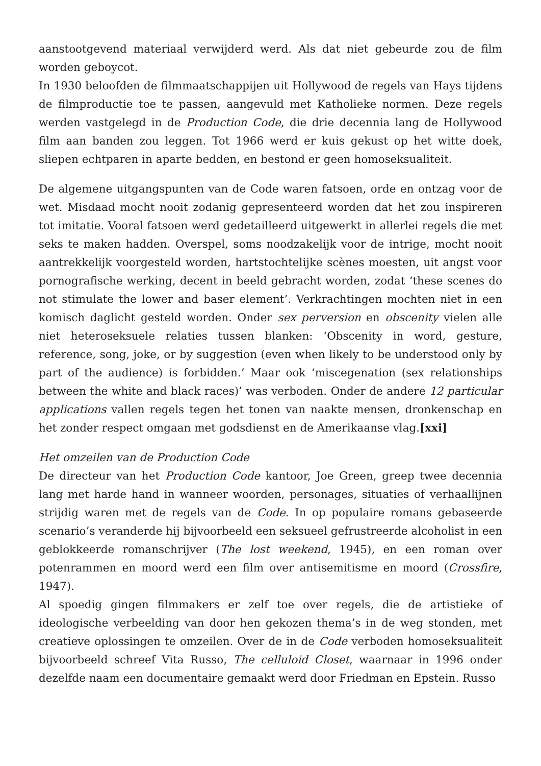aanstootgevend materiaal verwijderd werd. Als dat niet gebeurde zou de film worden geboycot.
In 1930 beloofden de filmmaatschappijen uit Hollywood de regels van Hays tijdens de filmproductie toe te passen, aangevuld met Katholieke normen. Deze regels werden vastgelegd in de Production Code, die drie decennia lang de Hollywood film aan banden zou leggen. Tot 1966 werd er kuis gekust op het witte doek, sliepen echtparen in aparte bedden, en bestond er geen homoseksualiteit.
De algemene uitgangspunten van de Code waren fatsoen, orde en ontzag voor de wet. Misdaad mocht nooit zodanig gepresenteerd worden dat het zou inspireren tot imitatie. Vooral fatsoen werd gedetailleerd uitgewerkt in allerlei regels die met seks te maken hadden. Overspel, soms noodzakelijk voor de intrige, mocht nooit aantrekkelijk voorgesteld worden, hartstochtelijke scènes moesten, uit angst voor pornografische werking, decent in beeld gebracht worden, zodat ‘these scenes do not stimulate the lower and baser element’. Verkrachtingen mochten niet in een komisch daglicht gesteld worden. Onder sex perversion en obscenity vielen alle niet heteroseksuele relaties tussen blanken: ‘Obscenity in word, gesture, reference, song, joke, or by suggestion (even when likely to be understood only by part of the audience) is forbidden.’ Maar ook ‘miscegenation (sex relationships between the white and black races)’ was verboden. Onder de andere 12 particular applications vallen regels tegen het tonen van naakte mensen, dronkenschap en het zonder respect omgaan met godsdienst en de Amerikaanse vlag.[xxi]
Het omzeilen van de Production Code
De directeur van het Production Code kantoor, Joe Green, greep twee decennia lang met harde hand in wanneer woorden, personages, situaties of verhaallijnen strijdig waren met de regels van de Code. In op populaire romans gebaseerde scenario’s veranderde hij bijvoorbeeld een seksueel gefrustreerde alcoholist in een geblokkeerde romanschrijver (The lost weekend, 1945), en een roman over potenrammen en moord werd een film over antisemitisme en moord (Crossfire, 1947).
Al spoedig gingen filmmakers er zelf toe over regels, die de artistieke of ideologische verbeelding van door hen gekozen thema’s in de weg stonden, met creatieve oplossingen te omzeilen. Over de in de Code verboden homoseksualiteit bijvoorbeeld schreef Vita Russo, The celluloid Closet, waarnaar in 1996 onder dezelfde naam een documentaire gemaakt werd door Friedman en Epstein. Russo